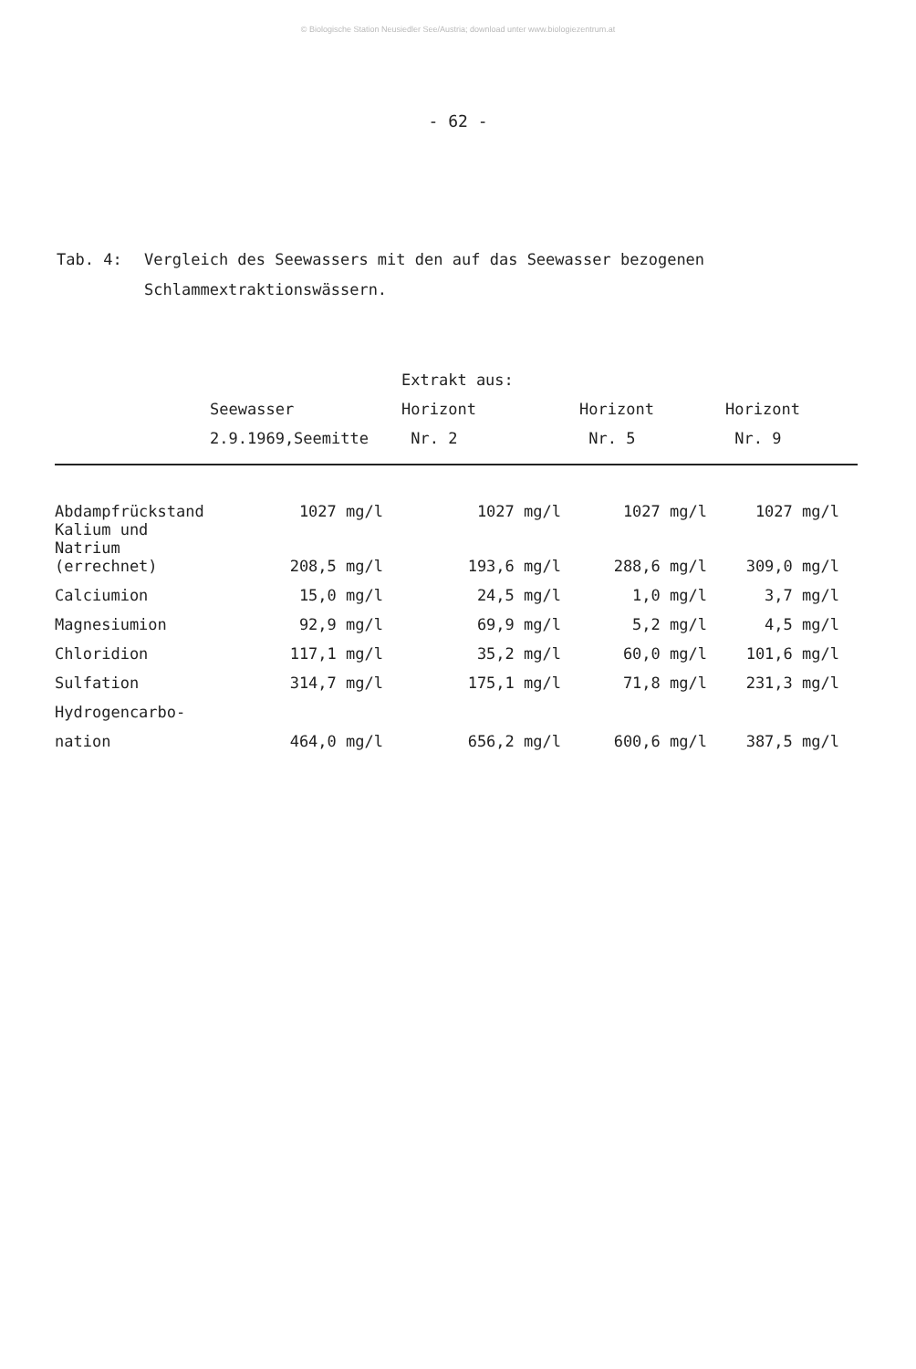© Biologische Station Neusiedler See/Austria; download unter www.biologiezentrum.at
- 62 -
Tab. 4: Vergleich des Seewassers mit den auf das Seewasser bezogenen
Schlammextraktionswässern.
| | | Extrakt aus: | | |
| --- | --- | --- | --- | --- |
| | Seewasser | Horizont | Horizont | Horizont |
| | 2.9.1969,Seemitte | Nr. 2 | Nr. 5 | Nr. 9 |
| Abdampfrückstand | 1027 mg/l | 1027 mg/l | 1027 mg/l | 1027 mg/l |
| Kalium und Natrium (errechnet) | 208,5 mg/l | 193,6 mg/l | 288,6 mg/l | 309,0 mg/l |
| Calciumion | 15,0 mg/l | 24,5 mg/l | 1,0 mg/l | 3,7 mg/l |
| Magnesiumion | 92,9 mg/l | 69,9 mg/l | 5,2 mg/l | 4,5 mg/l |
| Chloridion | 117,1 mg/l | 35,2 mg/l | 60,0 mg/l | 101,6 mg/l |
| Sulfation | 314,7 mg/l | 175,1 mg/l | 71,8 mg/l | 231,3 mg/l |
| Hydrogencarbo- | | | | |
| nation | 464,0 mg/l | 656,2 mg/l | 600,6 mg/l | 387,5 mg/l |